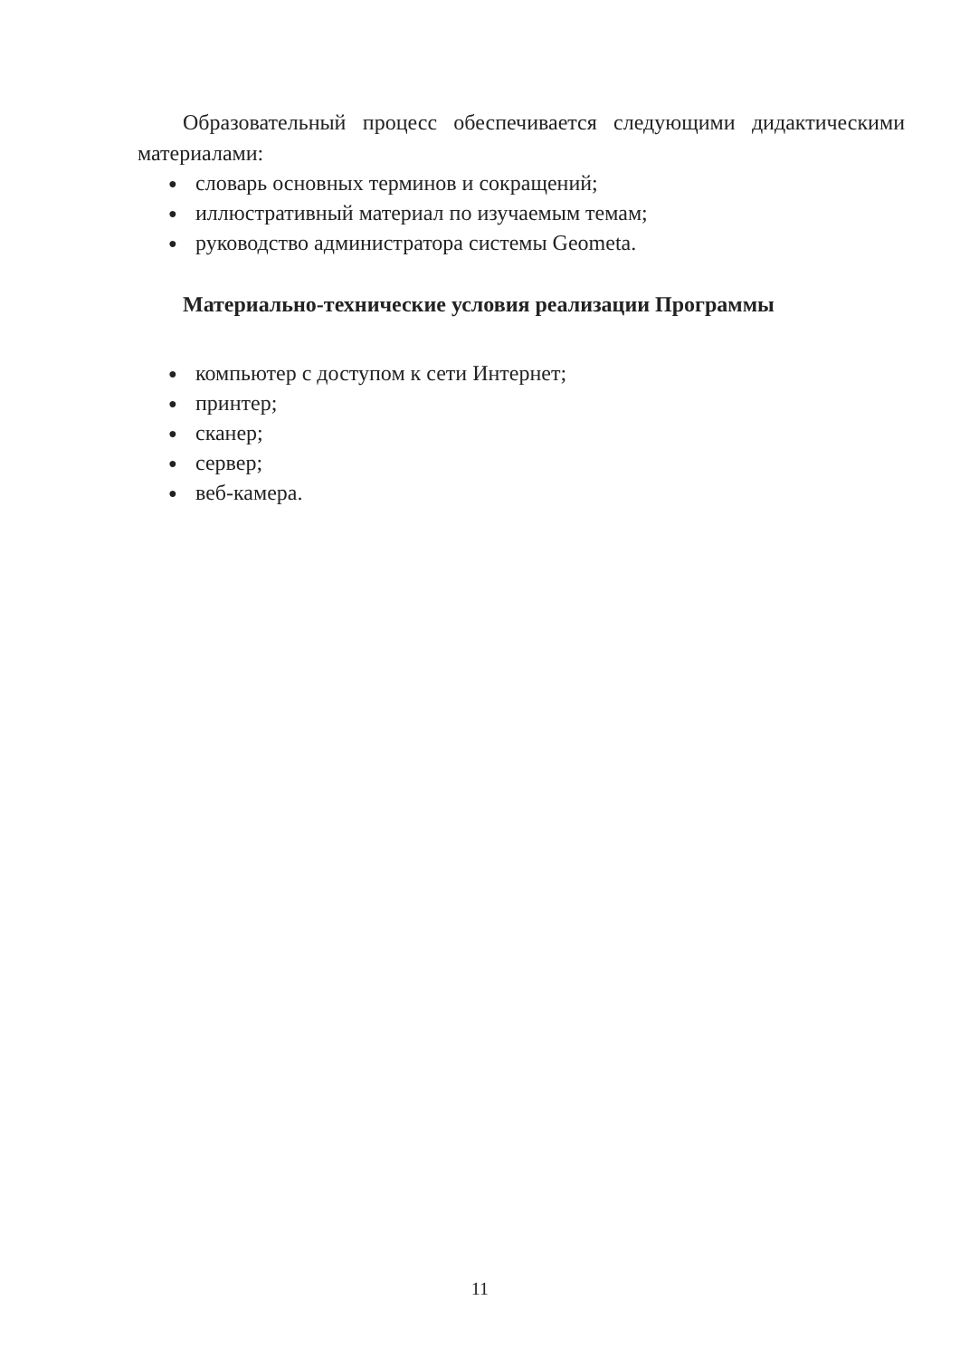Образовательный процесс обеспечивается следующими дидактическими материалами:
● словарь основных терминов и сокращений;
● иллюстративный материал по изучаемым темам;
● руководство администратора системы Geometa.
Материально-технические условия реализации Программы
● компьютер с доступом к сети Интернет;
● принтер;
● сканер;
● сервер;
● веб-камера.
11